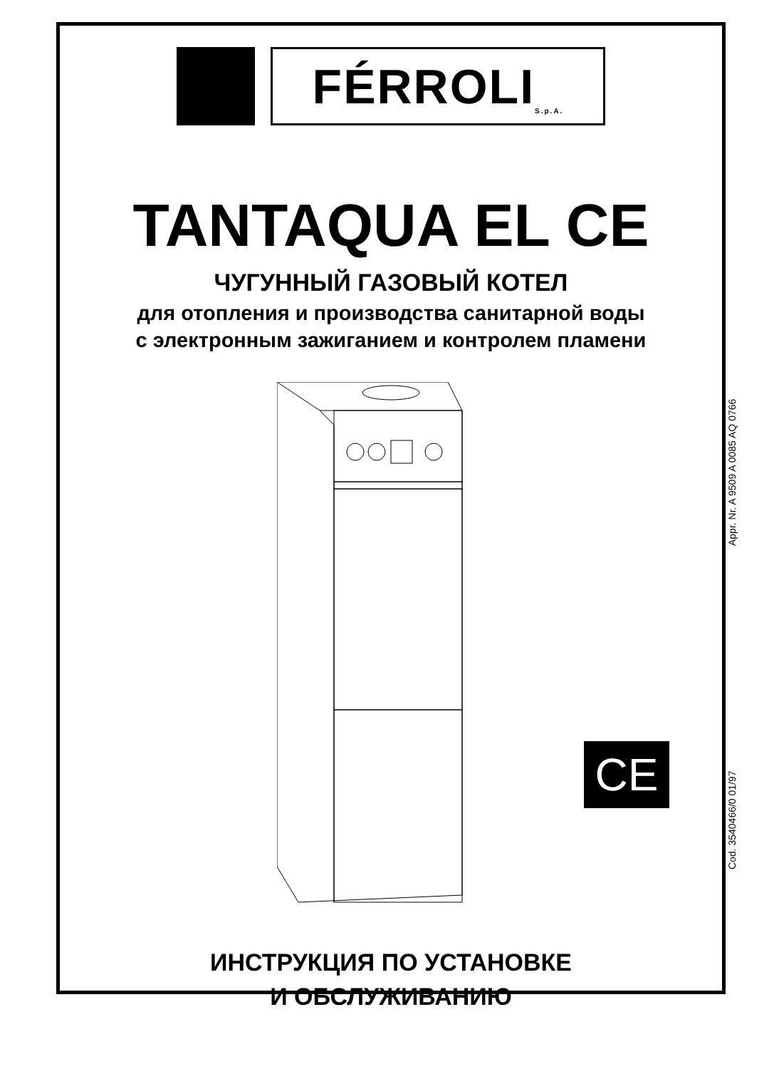FÉRROLI S.p.A.
TANTAQUA EL CE
ЧУГУННЫЙ ГАЗОВЫЙ КОТЕЛ
для отопления и производства санитарной воды
с электронным зажиганием и контролем пламени
ИНСТРУКЦИЯ ПО УСТАНОВКЕ
И ОБСЛУЖИВАНИЮ
CE
Cod. 3540466/0 01/97 Appr. Nr. A 9509 A 0085 AQ 0766